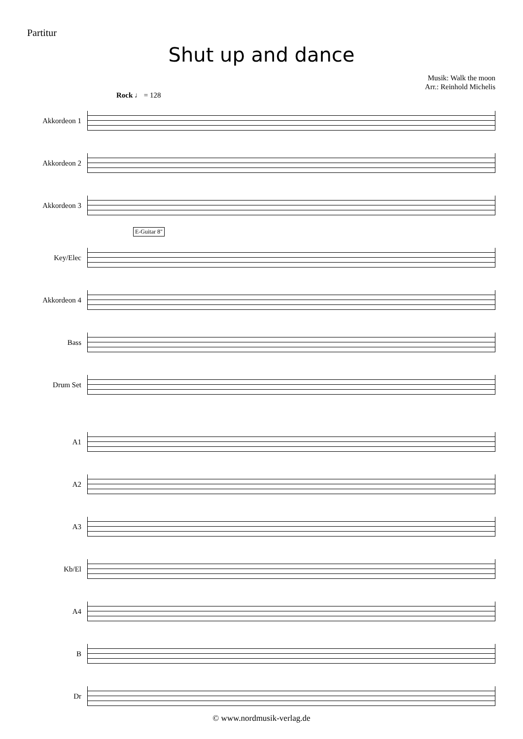Partitur
Shut up and dance
Musik: Walk the moon
Arr.: Reinhold Michelis
Rock ♩ = 128
Akkordeon 1
Akkordeon 2
Akkordeon 3
E-Guitar 8"
Key/Elec
Akkordeon 4
Bass
Drum Set
A1
A2
A3
Kb/El
A4
B
Dr
© www.nordmusik-verlag.de